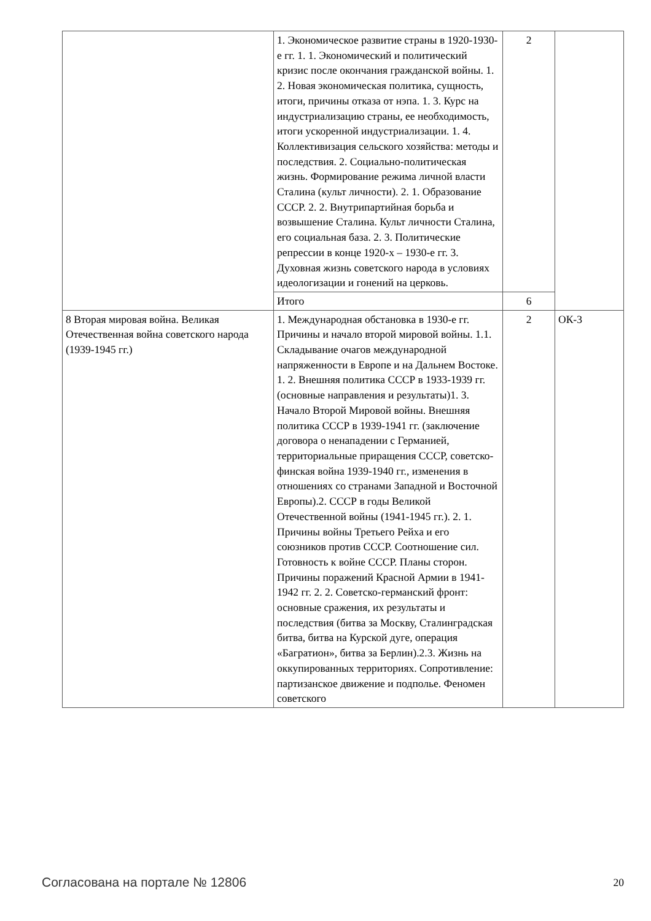| | 1. Экономическое развитие страны в 1920-1930-е гг. 1. 1. Экономический и политический кризис после окончания гражданской войны. 1. 2. Новая экономическая политика, сущность, итоги, причины отказа от нэпа. 1. 3. Курс на индустриализацию страны, ее необходимость, итоги ускоренной индустриализации. 1. 4. Коллективизация сельского хозяйства: методы и последствия. 2. Социально-политическая жизнь. Формирование режима личной власти Сталина (культ личности). 2. 1. Образование СССР. 2. 2. Внутрипартийная борьба и возвышение Сталина. Культ личности Сталина, его социальная база. 2. 3. Политические репрессии в конце 1920-х – 1930-е гг. 3. Духовная жизнь советского народа в условиях идеологизации и гонений на церковь. | 2 | |
| | Итого | 6 | |
| 8 Вторая мировая война. Великая Отечественная война советского народа (1939-1945 гг.) | 1. Международная обстановка в 1930-е гг. Причины и начало второй мировой войны. 1.1. Складывание очагов международной напряженности в Европе и на Дальнем Востоке. 1. 2. Внешняя политика СССР в 1933-1939 гг. (основные направления и результаты)1. 3. Начало Второй Мировой войны. Внешняя политика СССР в 1939-1941 гг. (заключение договора о ненападении с Германией, территориальные приращения СССР, советско-финская война 1939-1940 гг., изменения в отношениях со странами Западной и Восточной Европы).2. СССР в годы Великой Отечественной войны (1941-1945 гг.). 2. 1. Причины войны Третьего Рейха и его союзников против СССР. Соотношение сил. Готовность к войне СССР. Планы сторон. Причины поражений Красной Армии в 1941-1942 гг. 2. 2. Советско-германский фронт: основные сражения, их результаты и последствия (битва за Москву, Сталинградская битва, битва на Курской дуге, операция «Багратион», битва за Берлин).2.3. Жизнь на оккупированных территориях. Сопротивление: партизанское движение и подполье. Феномен советского | 2 | ОК-3 |
Согласована на портале № 12806 20